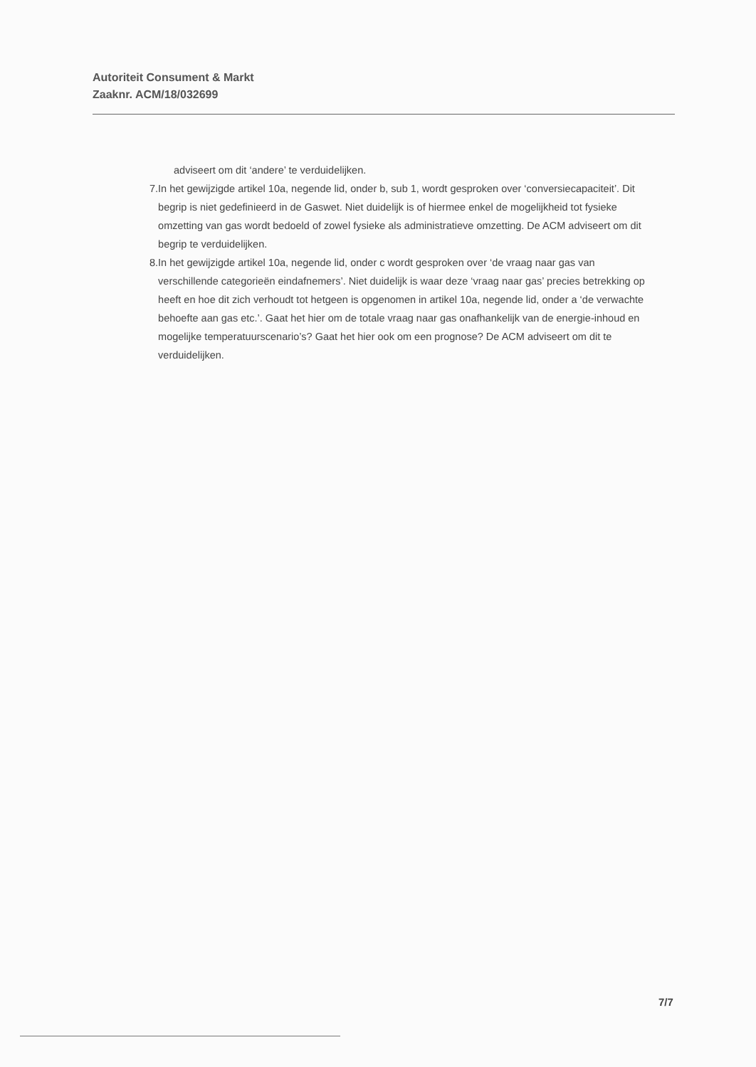Autoriteit Consument & Markt
Zaaknr. ACM/18/032699
adviseert om dit ‘andere’ te verduidelijken.
7. In het gewijzigde artikel 10a, negende lid, onder b, sub 1, wordt gesproken over ‘conversiecapaciteit’. Dit begrip is niet gedefinieerd in de Gaswet. Niet duidelijk is of hiermee enkel de mogelijkheid tot fysieke omzetting van gas wordt bedoeld of zowel fysieke als administratieve omzetting. De ACM adviseert om dit begrip te verduidelijken.
8. In het gewijzigde artikel 10a, negende lid, onder c wordt gesproken over ‘de vraag naar gas van verschillende categorieën eindafnemers’. Niet duidelijk is waar deze ‘vraag naar gas’ precies betrekking op heeft en hoe dit zich verhoudt tot hetgeen is opgenomen in artikel 10a, negende lid, onder a ‘de verwachte behoefte aan gas etc.’. Gaat het hier om de totale vraag naar gas onafhankelijk van de energie-inhoud en mogelijke temperatuurscenario’s? Gaat het hier ook om een prognose? De ACM adviseert om dit te verduidelijken.
7/7